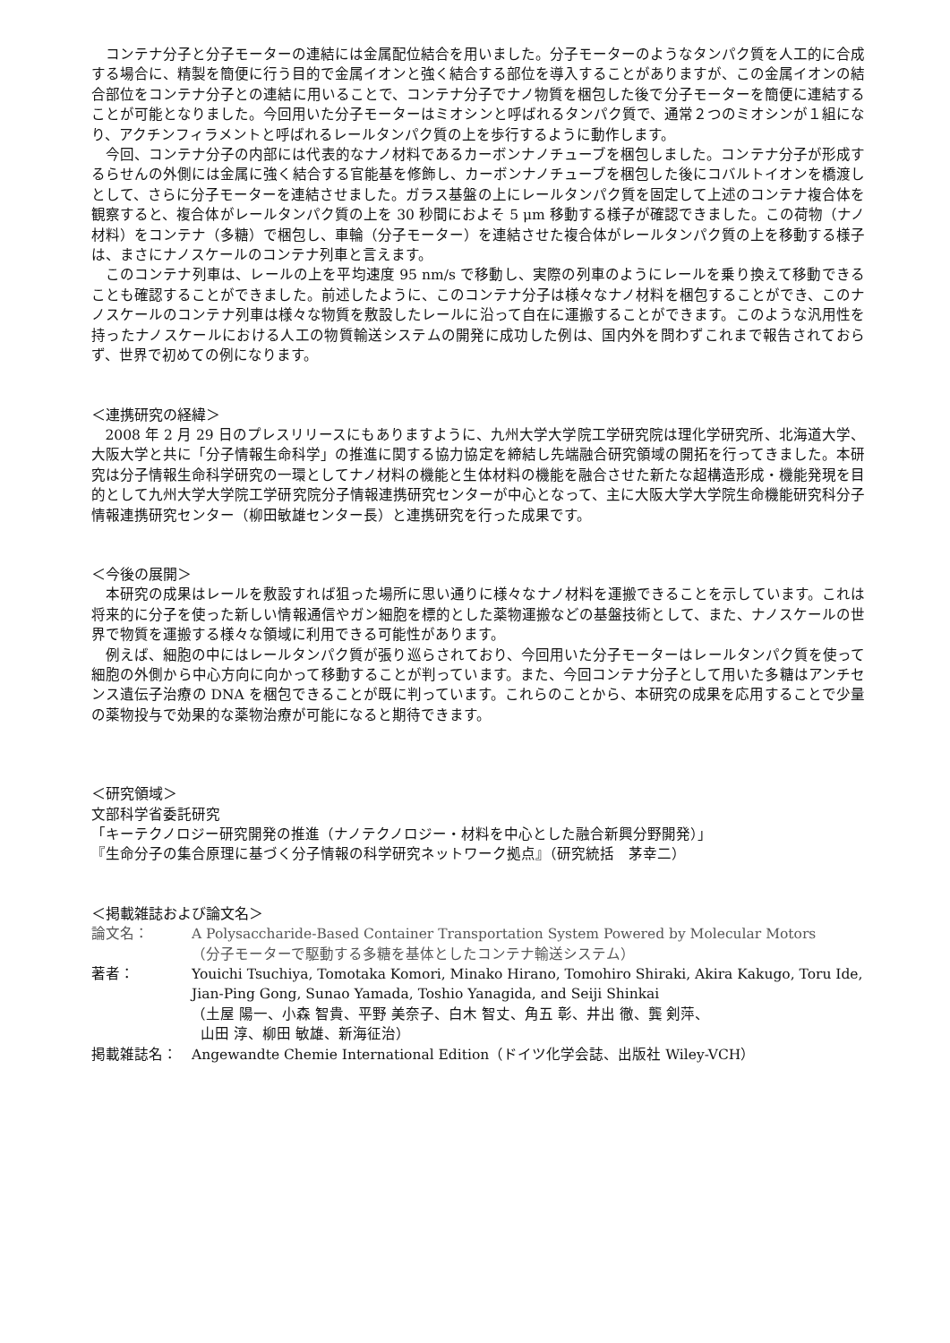コンテナ分子と分子モーターの連結には金属配位結合を用いました。分子モーターのようなタンパク質を人工的に合成する場合に、精製を簡便に行う目的で金属イオンと強く結合する部位を導入することがありますが、この金属イオンの結合部位をコンテナ分子との連結に用いることで、コンテナ分子でナノ物質を梱包した後で分子モーターを簡便に連結することが可能となりました。今回用いた分子モーターはミオシンと呼ばれるタンパク質で、通常２つのミオシンが１組になり、アクチンフィラメントと呼ばれるレールタンパク質の上を歩行するように動作します。
今回、コンテナ分子の内部には代表的なナノ材料であるカーボンナノチューブを梱包しました。コンテナ分子が形成するらせんの外側には金属に強く結合する官能基を修飾し、カーボンナノチューブを梱包した後にコバルトイオンを橋渡しとして、さらに分子モーターを連結させました。ガラス基盤の上にレールタンパク質を固定して上述のコンテナ複合体を観察すると、複合体がレールタンパク質の上を 30 秒間におよそ 5 μm 移動する様子が確認できました。この荷物（ナノ材料）をコンテナ（多糖）で梱包し、車輪（分子モーター）を連結させた複合体がレールタンパク質の上を移動する様子は、まさにナノスケールのコンテナ列車と言えます。
このコンテナ列車は、レールの上を平均速度 95 nm/s で移動し、実際の列車のようにレールを乗り換えて移動できることも確認することができました。前述したように、このコンテナ分子は様々なナノ材料を梱包することができ、このナノスケールのコンテナ列車は様々な物質を敷設したレールに沿って自在に運搬することができます。このような汎用性を持ったナノスケールにおける人工の物質輸送システムの開発に成功した例は、国内外を問わずこれまで報告されておらず、世界で初めての例になります。
＜連携研究の経緯＞
2008 年 2 月 29 日のプレスリリースにもありますように、九州大学大学院工学研究院は理化学研究所、北海道大学、大阪大学と共に「分子情報生命科学」の推進に関する協力協定を締結し先端融合研究領域の開拓を行ってきました。本研究は分子情報生命科学研究の一環としてナノ材料の機能と生体材料の機能を融合させた新たな超構造形成・機能発現を目的として九州大学大学院工学研究院分子情報連携研究センターが中心となって、主に大阪大学大学院生命機能研究科分子情報連携研究センター（柳田敏雄センター長）と連携研究を行った成果です。
＜今後の展開＞
本研究の成果はレールを敷設すれば狙った場所に思い通りに様々なナノ材料を運搬できることを示しています。これは将来的に分子を使った新しい情報通信やガン細胞を標的とした薬物運搬などの基盤技術として、また、ナノスケールの世界で物質を運搬する様々な領域に利用できる可能性があります。
例えば、細胞の中にはレールタンパク質が張り巡らされており、今回用いた分子モーターはレールタンパク質を使って細胞の外側から中心方向に向かって移動することが判っています。また、今回コンテナ分子として用いた多糖はアンチセンス遺伝子治療の DNA を梱包できることが既に判っています。これらのことから、本研究の成果を応用することで少量の薬物投与で効果的な薬物治療が可能になると期待できます。
＜研究領域＞
文部科学省委託研究
「キーテクノロジー研究開発の推進（ナノテクノロジー・材料を中心とした融合新興分野開発）」
『生命分子の集合原理に基づく分子情報の科学研究ネットワーク拠点』（研究統括　茅幸二）
＜掲載雑誌および論文名＞
論文名：
A Polysaccharide-Based Container Transportation System Powered by Molecular Motors
（分子モーターで駆動する多糖を基体としたコンテナ輸送システム）
著者：
Youichi Tsuchiya, Tomotaka Komori, Minako Hirano, Tomohiro Shiraki, Akira Kakugo, Toru Ide, Jian-Ping Gong, Sunao Yamada, Toshio Yanagida, and Seiji Shinkai
（土屋 陽一、小森 智貴、平野 美奈子、白木 智丈、角五 彰、井出 徹、龔 剣萍、
山田 淳、柳田 敏雄、新海征治）
掲載雑誌名：
Angewandte Chemie International Edition（ドイツ化学会誌、出版社 Wiley-VCH）